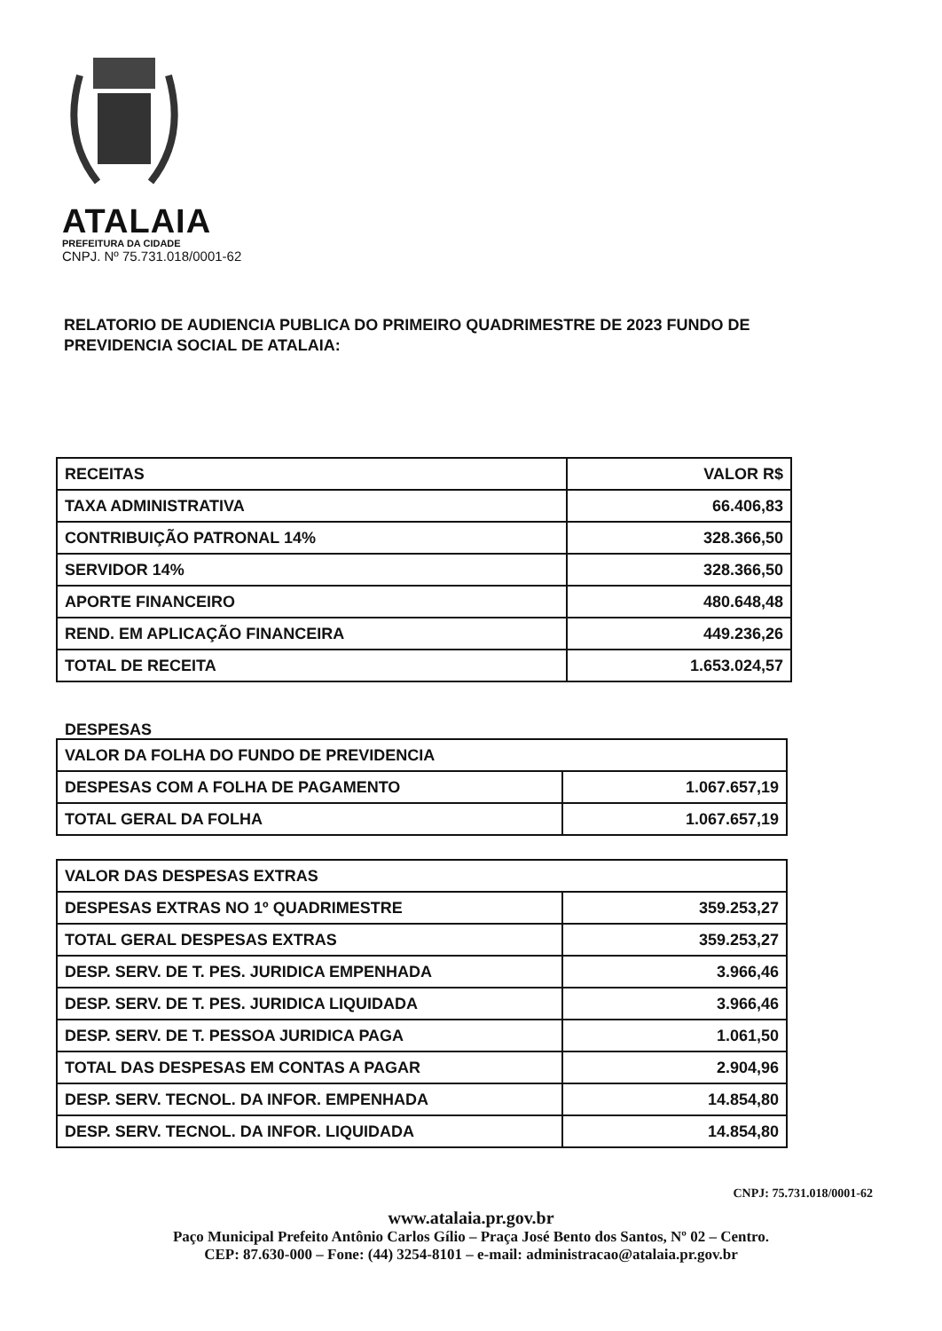ATALAIA
PREFEITURA DA CIDADE
CNPJ. Nº 75.731.018/0001-62
RELATORIO DE AUDIENCIA PUBLICA DO PRIMEIRO QUADRIMESTRE DE 2023 FUNDO DE PREVIDENCIA SOCIAL DE ATALAIA:
| RECEITAS | VALOR R$ |
| TAXA ADMINISTRATIVA | 66.406,83 |
| CONTRIBUIÇÃO PATRONAL 14% | 328.366,50 |
| SERVIDOR 14% | 328.366,50 |
| APORTE FINANCEIRO | 480.648,48 |
| REND. EM APLICAÇÃO FINANCEIRA | 449.236,26 |
| TOTAL DE RECEITA | 1.653.024,57 |
DESPESAS
| VALOR DA FOLHA DO FUNDO DE PREVIDENCIA | |
| DESPESAS COM A FOLHA DE PAGAMENTO | 1.067.657,19 |
| TOTAL GERAL DA FOLHA | 1.067.657,19 |
| VALOR DAS DESPESAS EXTRAS | |
| DESPESAS EXTRAS NO 1º QUADRIMESTRE | 359.253,27 |
| TOTAL GERAL DESPESAS EXTRAS | 359.253,27 |
| DESP. SERV. DE T. PES. JURIDICA EMPENHADA | 3.966,46 |
| DESP. SERV. DE T. PES. JURIDICA LIQUIDADA | 3.966,46 |
| DESP. SERV. DE T. PESSOA JURIDICA PAGA | 1.061,50 |
| TOTAL DAS DESPESAS EM CONTAS A PAGAR | 2.904,96 |
| DESP. SERV. TECNOL. DA INFOR. EMPENHADA | 14.854,80 |
| DESP. SERV. TECNOL. DA INFOR. LIQUIDADA | 14.854,80 |
CNPJ: 75.731.018/0001-62
www.atalaia.pr.gov.br
Paço Municipal Prefeito Antônio Carlos Gílio – Praça José Bento dos Santos, Nº 02 – Centro.
CEP: 87.630-000 – Fone: (44) 3254-8101 – e-mail: administracao@atalaia.pr.gov.br